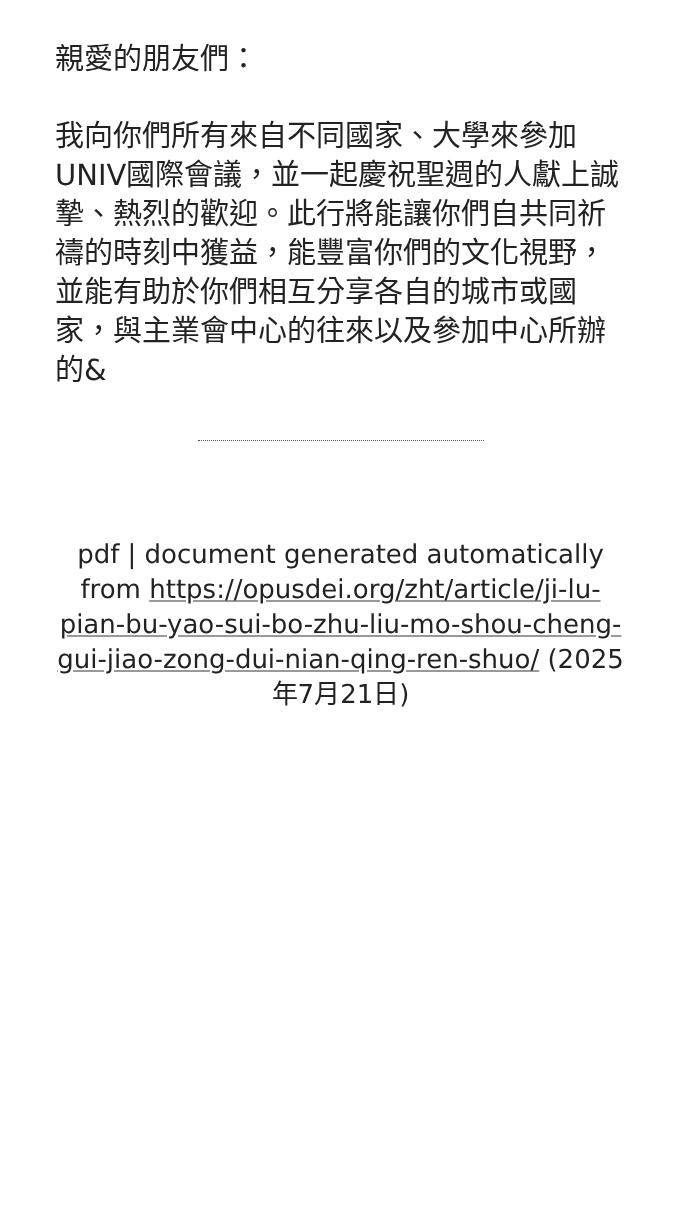親愛的朋友們：
我向你們所有來自不同國家、大學來參加UNIV國際會議，並一起慶祝聖週的人獻上誠摯、熱烈的歡迎。此行將能讓你們自共同祈禱的時刻中獲益，能豐富你們的文化視野，並能有助於你們相互分享各自的城市或國家，與主業會中心的往來以及參加中心所辦的&
pdf | document generated automatically from https://opusdei.org/zht/article/ji-lu-pian-bu-yao-sui-bo-zhu-liu-mo-shou-cheng-gui-jiao-zong-dui-nian-qing-ren-shuo/ (2025年7月21日)